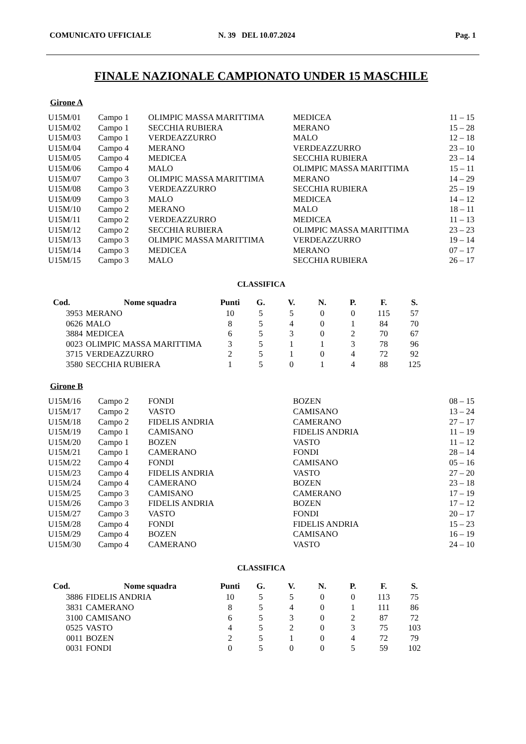COMUNICATO UFFICIALE N. 39 DEL 10.07.2024 Pag. 1
FINALE NAZIONALE CAMPIONATO UNDER 15 MASCHILE
Girone A
| U15M/01 | Campo 1 | OLIMPIC MASSA MARITTIMA | MEDICEA | 11 – 15 |
| U15M/02 | Campo 1 | SECCHIA RUBIERA | MERANO | 15 – 28 |
| U15M/03 | Campo 1 | VERDEAZZURRO | MALO | 12 – 18 |
| U15M/04 | Campo 4 | MERANO | VERDEAZZURRO | 23 – 10 |
| U15M/05 | Campo 4 | MEDICEA | SECCHIA RUBIERA | 23 – 14 |
| U15M/06 | Campo 4 | MALO | OLIMPIC MASSA MARITTIMA | 15 – 11 |
| U15M/07 | Campo 3 | OLIMPIC MASSA MARITTIMA | MERANO | 14 – 29 |
| U15M/08 | Campo 3 | VERDEAZZURRO | SECCHIA RUBIERA | 25 – 19 |
| U15M/09 | Campo 3 | MALO | MEDICEA | 14 – 12 |
| U15M/10 | Campo 2 | MERANO | MALO | 18 – 11 |
| U15M/11 | Campo 2 | VERDEAZZURRO | MEDICEA | 11 – 13 |
| U15M/12 | Campo 2 | SECCHIA RUBIERA | OLIMPIC MASSA MARITTIMA | 23 – 23 |
| U15M/13 | Campo 3 | OLIMPIC MASSA MARITTIMA | VERDEAZZURRO | 19 – 14 |
| U15M/14 | Campo 3 | MEDICEA | MERANO | 07 – 17 |
| U15M/15 | Campo 3 | MALO | SECCHIA RUBIERA | 26 – 17 |
CLASSIFICA
| Cod. | Nome squadra | Punti | G. | V. | N. | P. | F. | S. |
| --- | --- | --- | --- | --- | --- | --- | --- | --- |
| 3953 | MERANO | 10 | 5 | 5 | 0 | 0 | 115 | 57 |
| 0626 | MALO | 8 | 5 | 4 | 0 | 1 | 84 | 70 |
| 3884 | MEDICEA | 6 | 5 | 3 | 0 | 2 | 70 | 67 |
| 0023 | OLIMPIC MASSA MARITTIMA | 3 | 5 | 1 | 1 | 3 | 78 | 96 |
| 3715 | VERDEAZZURRO | 2 | 5 | 1 | 0 | 4 | 72 | 92 |
| 3580 | SECCHIA RUBIERA | 1 | 5 | 0 | 1 | 4 | 88 | 125 |
Girone B
| U15M/16 | Campo 2 | FONDI | BOZEN | 08 – 15 |
| U15M/17 | Campo 2 | VASTO | CAMISANO | 13 – 24 |
| U15M/18 | Campo 2 | FIDELIS ANDRIA | CAMERANO | 27 – 17 |
| U15M/19 | Campo 1 | CAMISANO | FIDELIS ANDRIA | 11 – 19 |
| U15M/20 | Campo 1 | BOZEN | VASTO | 11 – 12 |
| U15M/21 | Campo 1 | CAMERANO | FONDI | 28 – 14 |
| U15M/22 | Campo 4 | FONDI | CAMISANO | 05 – 16 |
| U15M/23 | Campo 4 | FIDELIS ANDRIA | VASTO | 27 – 20 |
| U15M/24 | Campo 4 | CAMERANO | BOZEN | 23 – 18 |
| U15M/25 | Campo 3 | CAMISANO | CAMERANO | 17 – 19 |
| U15M/26 | Campo 3 | FIDELIS ANDRIA | BOZEN | 17 – 12 |
| U15M/27 | Campo 3 | VASTO | FONDI | 20 – 17 |
| U15M/28 | Campo 4 | FONDI | FIDELIS ANDRIA | 15 – 23 |
| U15M/29 | Campo 4 | BOZEN | CAMISANO | 16 – 19 |
| U15M/30 | Campo 4 | CAMERANO | VASTO | 24 – 10 |
CLASSIFICA
| Cod. | Nome squadra | Punti | G. | V. | N. | P. | F. | S. |
| --- | --- | --- | --- | --- | --- | --- | --- | --- |
| 3886 | FIDELIS ANDRIA | 10 | 5 | 5 | 0 | 0 | 113 | 75 |
| 3831 | CAMERANO | 8 | 5 | 4 | 0 | 1 | 111 | 86 |
| 3100 | CAMISANO | 6 | 5 | 3 | 0 | 2 | 87 | 72 |
| 0525 | VASTO | 4 | 5 | 2 | 0 | 3 | 75 | 103 |
| 0011 | BOZEN | 2 | 5 | 1 | 0 | 4 | 72 | 79 |
| 0031 | FONDI | 0 | 5 | 0 | 0 | 5 | 59 | 102 |